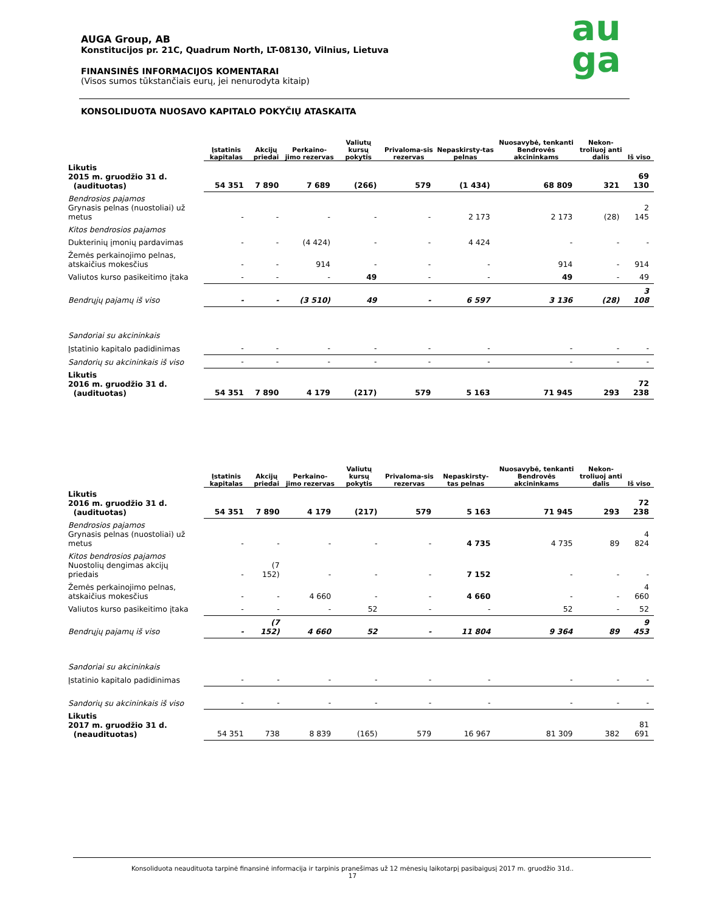AUGA Group, AB
Konstitucijos pr. 21C, Quadrum North, LT-08130, Vilnius, Lietuva
FINANSINĖS INFORMACIJOS KOMENTARAI
(Visos sumos tūkstančiais eurų, jei nenurodyta kitaip)
au
ga
KONSOLIDUOTA NUOSAVO KAPITALO POKYČIŲ ATASKAITA
| | Įstatinis kapitalas | Akcijų priedai | Perkaino-jimo rezervas | Valiutų kursų pokytis | Privaloma-sis rezervas | Nepaskirsty-tas pelnas | Nuosavybė, tenkanti Bendrovės akcininkams | Nekon-troliuoj anti dalis | Iš viso |
| --- | --- | --- | --- | --- | --- | --- | --- | --- | --- |
| Likutis 2015 m. gruodžio 31 d. (audituotas) | 54 351 | 7 890 | 7 689 | (266) | 579 | (1 434) | 68 809 | 321 | 69 130 |
| Bendrosios pajamos Grynasis pelnas (nuostoliai) už metus | - | - | - | - | - | 2 173 | 2 173 | (28) | 2 145 |
| Kitos bendrosios pajamos | | | | | | | | | |
| Dukterinių įmonių pardavimas | - | - | (4 424) | - | - | 4 424 | - | - | - |
| Žemės perkainojimo pelnas, atskaičius mokesčius | - | - | 914 | - | - | - | 914 | - | 914 |
| Valiutos kurso pasikeitimo įtaka | - | - | - | 49 | - | - | 49 | - | 49 |
| Bendrųjų pajamų iš viso | - | - | (3 510) | 49 | - | 6 597 | 3 136 | (28) | 3 108 |
| Sandoriai su akcininkais | | | | | | | | | |
| Įstatinio kapitalo padidinimas | - | - | - | - | - | - | - | - | - |
| Sandorių su akcininkais iš viso | - | - | - | - | - | - | - | - | - |
| Likutis 2016 m. gruodžio 31 d. (audituotas) | 54 351 | 7 890 | 4 179 | (217) | 579 | 5 163 | 71 945 | 293 | 72 238 |
| | Įstatinis kapitalas | Akcijų priedai | Perkaino-jimo rezervas | Valiutų kursų pokytis | Privaloma-sis rezervas | Nepaskirsty-tas pelnas | Nuosavybė, tenkanti Bendrovės akcininkams | Nekon-troliuoj anti dalis | Iš viso |
| --- | --- | --- | --- | --- | --- | --- | --- | --- | --- |
| Likutis 2016 m. gruodžio 31 d. (audituotas) | 54 351 | 7 890 | 4 179 | (217) | 579 | 5 163 | 71 945 | 293 | 72 238 |
| Bendrosios pajamos Grynasis pelnas (nuostoliai) už metus | - | - | - | - | - | 4 735 | 4 735 | 89 | 4 824 |
| Kitos bendrosios pajamos Nuostolių dengimas akcijų priedais | - | (7 152) | - | - | - | 7 152 | - | - | - |
| Žemės perkainojimo pelnas, atskaičius mokesčius | - | - | 4 660 | - | - | 4 660 | - | - | 4 660 |
| Valiutos kurso pasikeitimo įtaka | - | - | - | 52 | - | - | 52 | - | 52 |
| Bendrųjų pajamų iš viso | - | (7 152) | 4 660 | 52 | - | 11 804 | 9 364 | 89 | 9 453 |
| Sandoriai su akcininkais | | | | | | | | | |
| Įstatinio kapitalo padidinimas | - | - | - | - | - | - | - | - | - |
| Sandorių su akcininkais iš viso | - | - | - | - | - | - | - | - | - |
| Likutis 2017 m. gruodžio 31 d. (neaudituotas) | 54 351 | 738 | 8 839 | (165) | 579 | 16 967 | 81 309 | 382 | 81 691 |
Konsoliduota neaudituota tarpinė finansinė informacija ir tarpinis pranešimas už 12 mėnesių laikotarpį pasibaigusį 2017 m. gruodžio 31d..
17